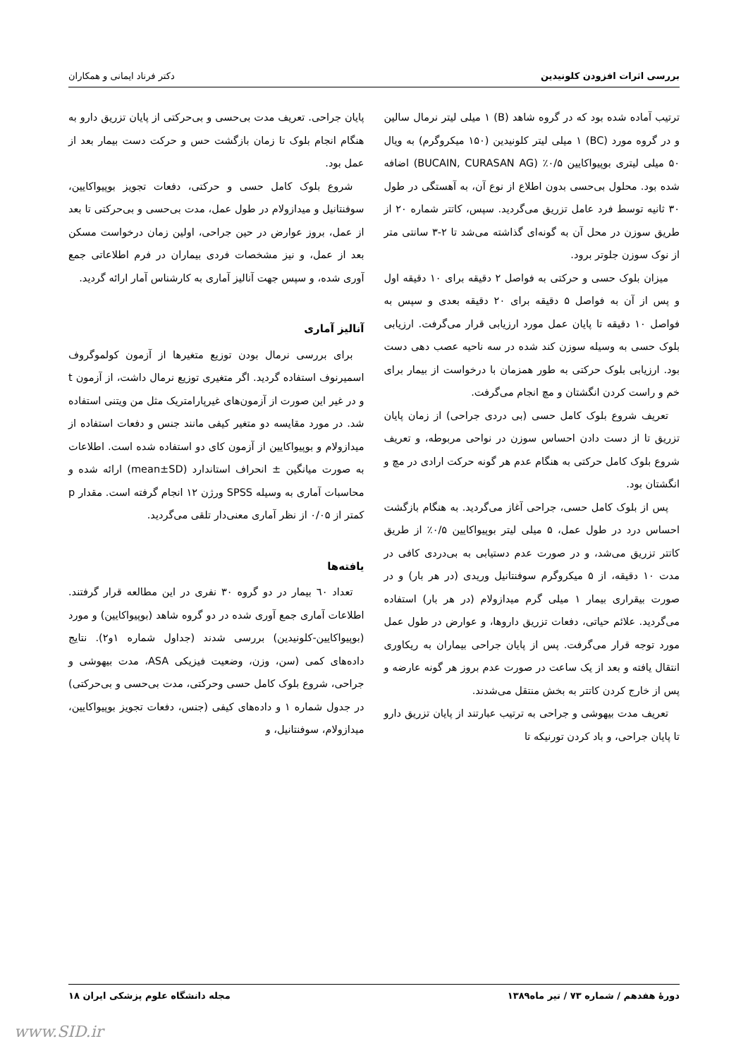بررسی اثرات افزودن کلونیدین دکتر فرناد ایمانی و همکاران
ترتیب آماده شده بود که در گروه شاهد (B) ۱ میلی لیتر نرمال سالین و در گروه مورد (BC) ۱ میلی لیتر کلونیدین (۱۵۰ میکروگرم) به ویال ۵۰ میلی لیتری بوپیواکایین ۰/۵٪ (BUCAIN, CURASAN AG) اضافه شده بود. محلول بی‌حسی بدون اطلاع از نوع آن، به آهستگی در طول ۳۰ ثانیه توسط فرد عامل تزریق می‌گردید. سپس، کاتتر شماره ۲۰ از طریق سوزن در محل آن به گونه‌ای گذاشته می‌شد تا ۲-۳ سانتی متر از نوک سوزن جلوتر برود.
میزان بلوک حسی و حرکتی به فواصل ۲ دقیقه برای ۱۰ دقیقه اول و پس از آن به فواصل ۵ دقیقه برای ۲۰ دقیقه بعدی و سپس به فواصل ۱۰ دقیقه تا پایان عمل مورد ارزیابی قرار می‌گرفت. ارزیابی بلوک حسی به وسیله سوزن کند شده در سه ناحیه عصب دهی دست بود. ارزیابی بلوک حرکتی به طور همزمان با درخواست از بیمار برای خم و راست کردن انگشتان و مچ انجام می‌گرفت.
تعریف شروع بلوک کامل حسی (بی دردی جراحی) از زمان پایان تزریق تا از دست دادن احساس سوزن در نواحی مربوطه، و تعریف شروع بلوک کامل حرکتی به هنگام عدم هر گونه حرکت ارادی در مچ و انگشتان بود.
پس از بلوک کامل حسی، جراحی آغاز می‌گردید. به هنگام بازگشت احساس درد در طول عمل، ۵ میلی لیتر بوپیواکایین ۰/۵٪ از طریق کاتتر تزریق می‌شد، و در صورت عدم دستیابی به بی‌دردی کافی در مدت ۱۰ دقیقه، از ۵ میکروگرم سوفنتانیل وریدی (در هر بار) و در صورت بیقراری بیمار ۱ میلی گرم میدازولام (در هر بار) استفاده می‌گردید. علائم حیاتی، دفعات تزریق داروها، و عوارض در طول عمل مورد توجه قرار می‌گرفت. پس از پایان جراحی بیماران به ریکاوری انتقال یافته و بعد از یک ساعت در صورت عدم بروز هر گونه عارضه و پس از خارج کردن کاتتر به بخش منتقل می‌شدند.
تعریف مدت بیهوشی و جراحی به ترتیب عبارتند از پایان تزریق دارو تا پایان جراحی، و باد کردن تورنیکه تا
پایان جراحی. تعریف مدت بی‌حسی و بی‌حرکتی از پایان تزریق دارو به هنگام انجام بلوک تا زمان بازگشت حس و حرکت دست بیمار بعد از عمل بود.
شروع بلوک کامل حسی و حرکتی، دفعات تجویز بوپیواکایین، سوفنتانیل و میدازولام در طول عمل، مدت بی‌حسی و بی‌حرکتی تا بعد از عمل، بروز عوارض در حین جراحی، اولین زمان درخواست مسکن بعد از عمل، و نیز مشخصات فردی بیماران در فرم اطلاعاتی جمع آوری شده، و سپس جهت آنالیز آماری به کارشناس آمار ارائه گردید.
آنالیز آماری
برای بررسی نرمال بودن توزیع متغیرها از آزمون کولموگروف اسمیرنوف استفاده گردید. اگر متغیری توزیع نرمال داشت، از آزمون t و در غیر این صورت از آزمون‌های غیرپارامتریک مثل من ویتنی استفاده شد. در مورد مقایسه دو متغیر کیفی مانند جنس و دفعات استفاده از میدازولام و بوپیواکایین از آزمون کای دو استفاده شده است. اطلاعات به صورت میانگین ± انحراف استاندارد (mean±SD) ارائه شده و محاسبات آماری به وسیله SPSS ورژن ۱۲ انجام گرفته است. مقدار p کمتر از ۰/۰۵ از نظر آماری معنی‌دار تلقی می‌گردید.
یافته‌ها
تعداد ٦٠ بیمار در دو گروه ۳۰ نفری در این مطالعه قرار گرفتند. اطلاعات آماری جمع آوری شده در دو گروه شاهد (بوپیواکایین) و مورد (بوپیواکایین-کلونیدین) بررسی شدند (جداول شماره ۱و۲). نتایج داده‌های کمی (سن، وزن، وضعیت فیزیکی ASA، مدت بیهوشی و جراحی، شروع بلوک کامل حسی وحرکتی، مدت بی‌حسی و بی‌حرکتی) در جدول شماره ۱ و داده‌های کیفی (جنس، دفعات تجویز بوپیواکایین، میدازولام، سوفنتانیل، و
دورهٔ هفدهم / شماره ۷۳ / تیر ماه۱۳۸۹ مجله دانشگاه علوم پزشکی ایران ۱۸
www.SID.ir